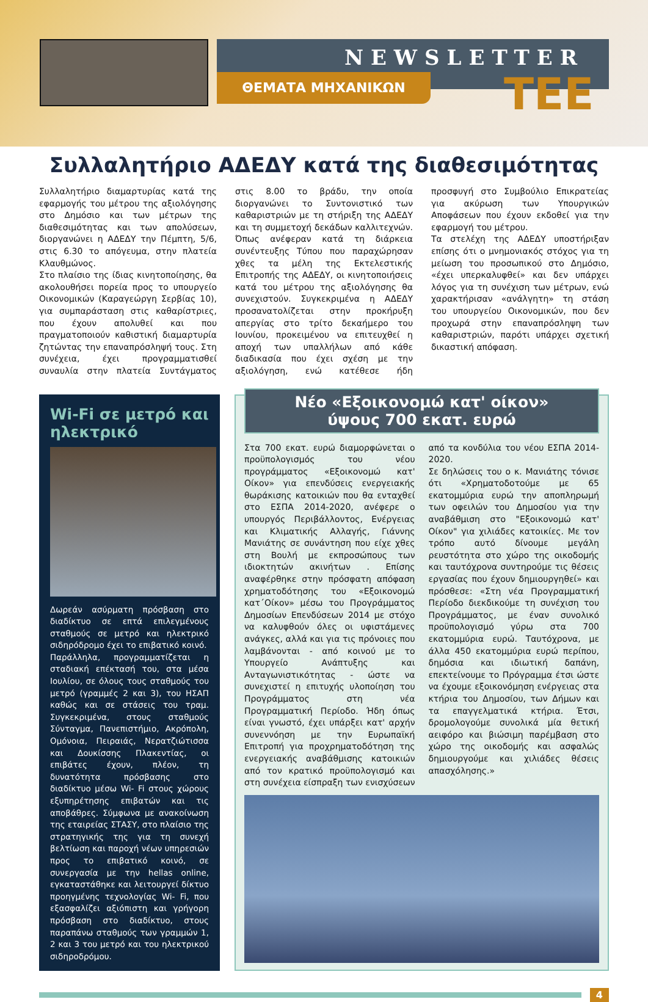NEWSLETTER
ΘΕΜΑΤΑ ΜΗΧΑΝΙΚΩΝ ΤΕΕ
Συλλαλητήριο ΑΔΕΔΥ κατά της διαθεσιμότητας
Συλλαλητήριο διαμαρτυρίας κατά της εφαρμογής του μέτρου της αξιολόγησης στο Δημόσιο και των μέτρων της διαθεσιμότητας και των απολύσεων, διοργανώνει η ΑΔΕΔΥ την Πέμπτη, 5/6, στις 6.30 το απόγευμα, στην πλατεία Κλαυθμώνος.
Στο πλαίσιο της ίδιας κινητοποίησης, θα ακολουθήσει πορεία προς το υπουργείο Οικονομικών (Καραγεώργη Σερβίας 10), για συμπαράσταση στις καθαρίστριες, που έχουν απολυθεί και που πραγματοποιούν καθιστική διαμαρτυρία ζητώντας την επαναπρόσληψή τους. Στη συνέχεια, έχει προγραμματισθεί συναυλία στην πλατεία Συντάγματος στις 8.00 το βράδυ, την οποία διοργανώνει το Συντονιστικό των καθαριστριών με τη στήριξη της ΑΔΕΔΥ και τη συμμετοχή δεκάδων καλλιτεχνών. Όπως ανέφεραν κατά τη διάρκεια συνέντευξης Τύπου που παραχώρησαν χθες τα μέλη της Εκτελεστικής Επιτροπής της ΑΔΕΔΥ, οι κινητοποιήσεις κατά του μέτρου της αξιολόγησης θα συνεχιστούν. Συγκεκριμένα η ΑΔΕΔΥ προσανατολίζεται στην προκήρυξη απεργίας στο τρίτο δεκαήμερο του Ιουνίου, προκειμένου να επιτευχθεί η αποχή των υπαλλήλων από κάθε διαδικασία που έχει σχέση με την αξιολόγηση, ενώ κατέθεσε ήδη προσφυγή στο Συμβούλιο Επικρατείας για ακύρωση των Υπουργικών Αποφάσεων που έχουν εκδοθεί για την εφαρμογή του μέτρου.
Τα στελέχη της ΑΔΕΔΥ υποστήριξαν επίσης ότι ο μνημονιακός στόχος για τη μείωση του προσωπικού στο Δημόσιο, «έχει υπερκαλυφθεί» και δεν υπάρχει λόγος για τη συνέχιση των μέτρων, ενώ χαρακτήρισαν «ανάλγητη» τη στάση του υπουργείου Οικονομικών, που δεν προχωρά στην επαναπρόσληψη των καθαριστριών, παρότι υπάρχει σχετική δικαστική απόφαση.
Wi-Fi σε μετρό και ηλεκτρικό
Δωρεάν ασύρματη πρόσβαση στο διαδίκτυο σε επτά επιλεγμένους σταθμούς σε μετρό και ηλεκτρικό σιδηρόδρομο έχει το επιβατικό κοινό.
Παράλληλα, προγραμματίζεται η σταδιακή επέκτασή του, στα μέσα Ιουλίου, σε όλους τους σταθμούς του μετρό (γραμμές 2 και 3), του ΗΣΑΠ καθώς και σε στάσεις του τραμ. Συγκεκριμένα, στους σταθμούς Σύνταγμα, Πανεπιστήμιο, Ακρόπολη, Ομόνοια, Πειραιάς, Νερατζιώτισσα και Δουκίσσης Πλακεντίας, οι επιβάτες έχουν, πλέον, τη δυνατότητα πρόσβασης στο διαδίκτυο μέσω Wi- Fi στους χώρους εξυπηρέτησης επιβατών και τις αποβάθρες. Σύμφωνα με ανακοίνωση της εταιρείας ΣΤΑΣΥ, στο πλαίσιο της στρατηγικής της για τη συνεχή βελτίωση και παροχή νέων υπηρεσιών προς το επιβατικό κοινό, σε συνεργασία με την hellas online, εγκαταστάθηκε και λειτουργεί δίκτυο προηγμένης τεχνολογίας Wi- Fi, που εξασφαλίζει αξιόπιστη και γρήγορη πρόσβαση στο διαδίκτυο, στους παραπάνω σταθμούς των γραμμών 1, 2 και 3 του μετρό και του ηλεκτρικού σιδηροδρόμου.
Νέο «Εξοικονομώ κατ' οίκον»
ύψους 700 εκατ. ευρώ
Στα 700 εκατ. ευρώ διαμορφώνεται ο προϋπολογισμός του νέου προγράμματος «Εξοικονομώ κατ' Οίκον» για επενδύσεις ενεργειακής θωράκισης κατοικιών που θα ενταχθεί στο ΕΣΠΑ 2014-2020, ανέφερε ο υπουργός Περιβάλλοντος, Ενέργειας και Κλιματικής Αλλαγής, Γιάννης Μανιάτης σε συνάντηση που είχε χθες στη Βουλή με εκπροσώπους των ιδιοκτητών ακινήτων . Επίσης αναφέρθηκε στην πρόσφατη απόφαση χρηματοδότησης του «Εξοικονομώ κατ΄Οίκον» μέσω του Προγράμματος Δημοσίων Επενδύσεων 2014 με στόχο να καλυφθούν όλες οι υφιστάμενες ανάγκες, αλλά και για τις πρόνοιες που λαμβάνονται - από κοινού με το Υπουργείο Ανάπτυξης και Ανταγωνιστικότητας - ώστε να συνεχιστεί η επιτυχής υλοποίηση του Προγράμματος στη νέα Προγραμματική Περίοδο. Ήδη όπως είναι γνωστό, έχει υπάρξει κατ' αρχήν συνεννόηση με την Ευρωπαϊκή Επιτροπή για προχρηματοδότηση της ενεργειακής αναβάθμισης κατοικιών από τον κρατικό προϋπολογισμό και στη συνέχεια είσπραξη των ενισχύσεων από τα κονδύλια του νέου ΕΣΠΑ 2014-2020.
Σε δηλώσεις του ο κ. Μανιάτης τόνισε ότι «Χρηματοδοτούμε με 65 εκατομμύρια ευρώ την αποπληρωμή των οφειλών του Δημοσίου για την αναβάθμιση στο "Εξοικονομώ κατ' Οίκον" για χιλιάδες κατοικίες. Με τον τρόπο αυτό δίνουμε μεγάλη ρευστότητα στο χώρο της οικοδομής και ταυτόχρονα συντηρούμε τις θέσεις εργασίας που έχουν δημιουργηθεί» και πρόσθεσε: «Στη νέα Προγραμματική Περίοδο διεκδικούμε τη συνέχιση του Προγράμματος, με έναν συνολικό προϋπολογισμό γύρω στα 700 εκατομμύρια ευρώ. Ταυτόχρονα, με άλλα 450 εκατομμύρια ευρώ περίπου, δημόσια και ιδιωτική δαπάνη, επεκτείνουμε το Πρόγραμμα έτσι ώστε να έχουμε εξοικονόμηση ενέργειας στα κτήρια του Δημοσίου, των Δήμων και τα επαγγελματικά κτήρια. Έτσι, δρομολογούμε συνολικά μία θετική αειφόρο και βιώσιμη παρέμβαση στο χώρο της οικοδομής και ασφαλώς δημιουργούμε και χιλιάδες θέσεις απασχόλησης.»
4